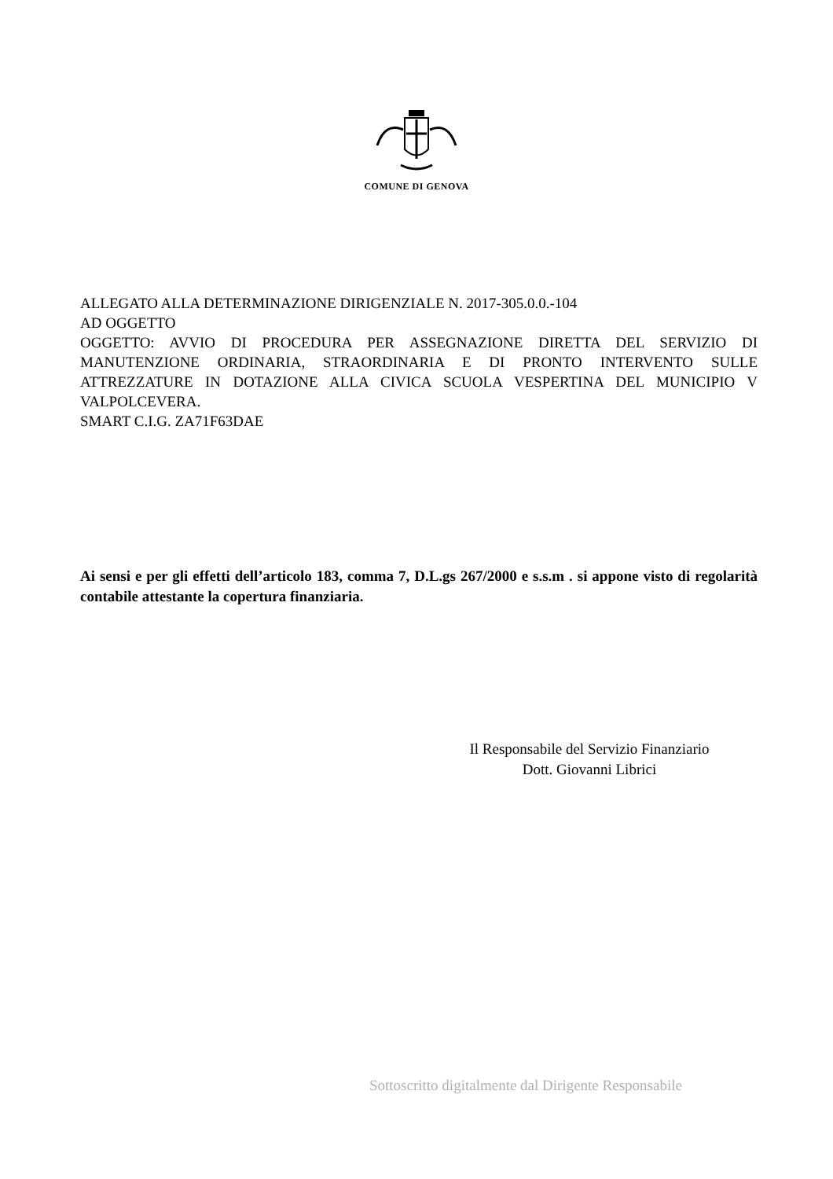COMUNE DI GENOVA
ALLEGATO ALLA DETERMINAZIONE DIRIGENZIALE N. 2017-305.0.0.-104
AD OGGETTO
OGGETTO: AVVIO DI PROCEDURA PER ASSEGNAZIONE DIRETTA DEL SERVIZIO DI MANUTENZIONE ORDINARIA, STRAORDINARIA E DI PRONTO INTERVENTO SULLE ATTREZZATURE IN DOTAZIONE ALLA CIVICA SCUOLA VESPERTINA DEL MUNICIPIO V VALPOLCEVERA.
SMART C.I.G. ZA71F63DAE
Ai sensi e per gli effetti dell’articolo 183, comma 7, D.L.gs 267/2000 e s.s.m . si appone visto di regolarità contabile attestante la copertura finanziaria.
Il Responsabile del Servizio Finanziario
Dott. Giovanni Librici
Sottoscritto digitalmente dal Dirigente Responsabile